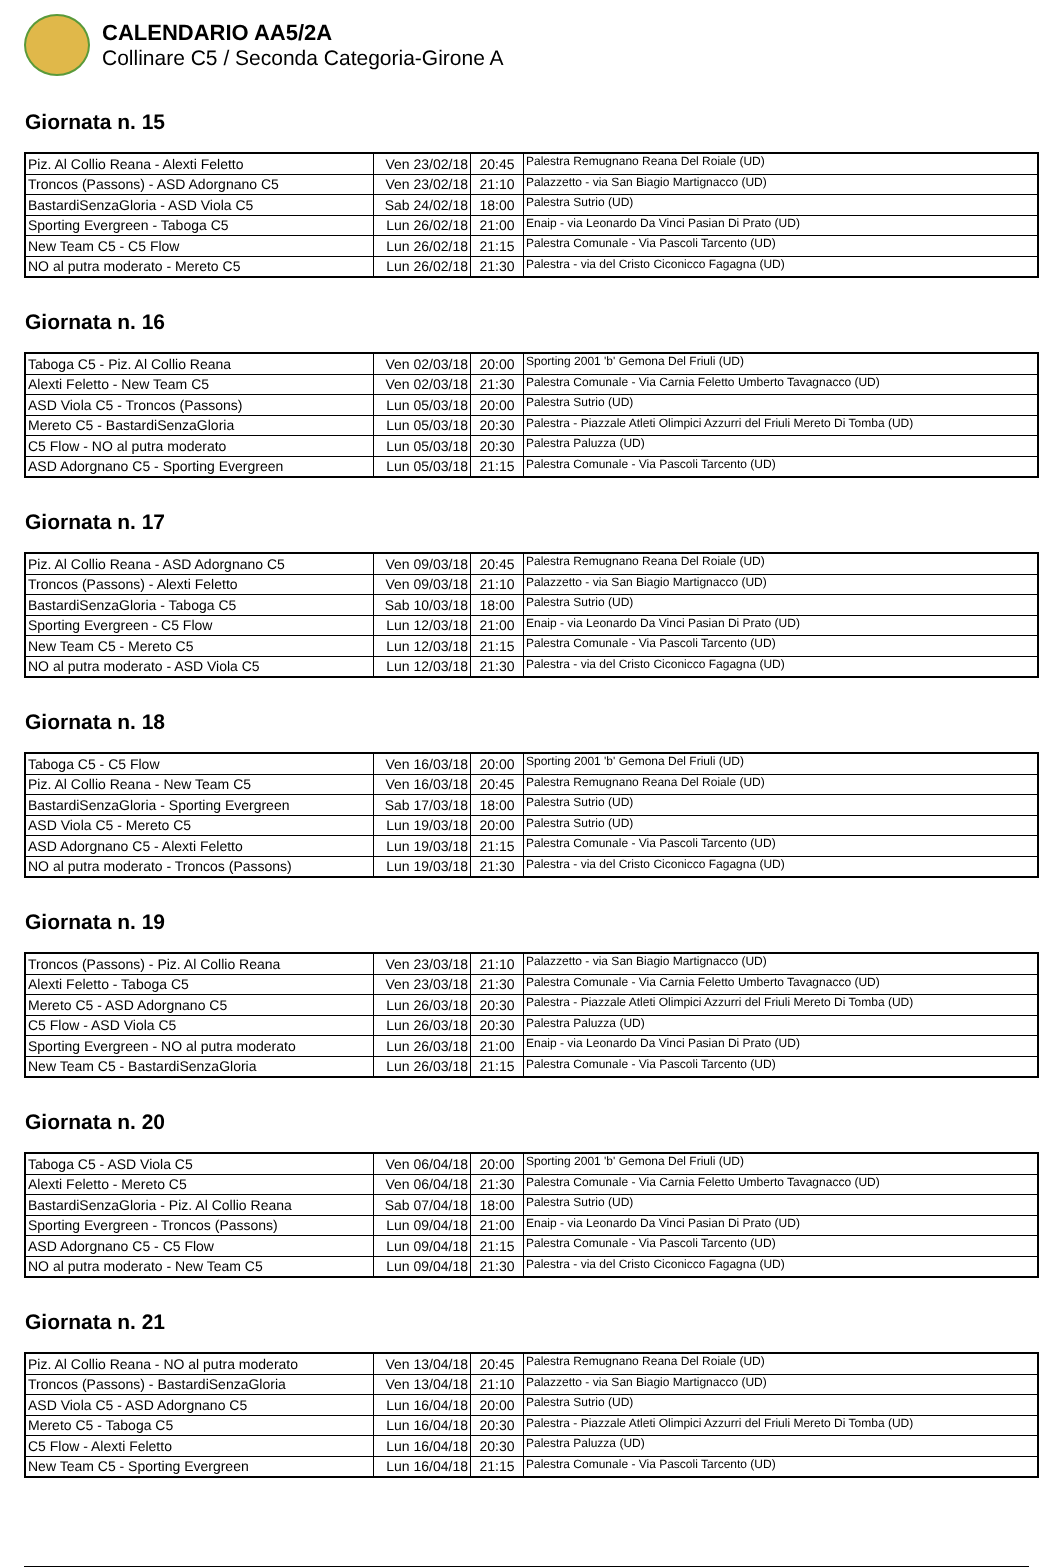CALENDARIO AA5/2A
Collinare C5 / Seconda Categoria-Girone A
Giornata n. 15
| Piz. Al Collio Reana - Alexti Feletto | Ven 23/02/18 | 20:45 | Palestra Remugnano Reana Del Roiale (UD) |
| Troncos (Passons) - ASD Adorgnano C5 | Ven 23/02/18 | 21:10 | Palazzetto - via San Biagio Martignacco (UD) |
| BastardiSenzaGloria - ASD Viola C5 | Sab 24/02/18 | 18:00 | Palestra Sutrio (UD) |
| Sporting Evergreen - Taboga C5 | Lun 26/02/18 | 21:00 | Enaip - via Leonardo Da Vinci Pasian Di Prato (UD) |
| New Team C5 - C5 Flow | Lun 26/02/18 | 21:15 | Palestra Comunale - Via Pascoli Tarcento (UD) |
| NO al putra moderato - Mereto C5 | Lun 26/02/18 | 21:30 | Palestra - via del Cristo Ciconicco Fagagna (UD) |
Giornata n. 16
| Taboga C5 - Piz. Al Collio Reana | Ven 02/03/18 | 20:00 | Sporting 2001 'b' Gemona Del Friuli (UD) |
| Alexti Feletto - New Team C5 | Ven 02/03/18 | 21:30 | Palestra Comunale - Via Carnia Feletto Umberto Tavagnacco (UD) |
| ASD Viola C5 - Troncos (Passons) | Lun 05/03/18 | 20:00 | Palestra Sutrio (UD) |
| Mereto C5 - BastardiSenzaGloria | Lun 05/03/18 | 20:30 | Palestra - Piazzale Atleti Olimpici Azzurri del Friuli Mereto Di Tomba (UD) |
| C5 Flow - NO al putra moderato | Lun 05/03/18 | 20:30 | Palestra Paluzza (UD) |
| ASD Adorgnano C5 - Sporting Evergreen | Lun 05/03/18 | 21:15 | Palestra Comunale - Via Pascoli Tarcento (UD) |
Giornata n. 17
| Piz. Al Collio Reana - ASD Adorgnano C5 | Ven 09/03/18 | 20:45 | Palestra Remugnano Reana Del Roiale (UD) |
| Troncos (Passons) - Alexti Feletto | Ven 09/03/18 | 21:10 | Palazzetto - via San Biagio Martignacco (UD) |
| BastardiSenzaGloria - Taboga C5 | Sab 10/03/18 | 18:00 | Palestra Sutrio (UD) |
| Sporting Evergreen - C5 Flow | Lun 12/03/18 | 21:00 | Enaip - via Leonardo Da Vinci Pasian Di Prato (UD) |
| New Team C5 - Mereto C5 | Lun 12/03/18 | 21:15 | Palestra Comunale - Via Pascoli Tarcento (UD) |
| NO al putra moderato - ASD Viola C5 | Lun 12/03/18 | 21:30 | Palestra - via del Cristo Ciconicco Fagagna (UD) |
Giornata n. 18
| Taboga C5 - C5 Flow | Ven 16/03/18 | 20:00 | Sporting 2001 'b' Gemona Del Friuli (UD) |
| Piz. Al Collio Reana - New Team C5 | Ven 16/03/18 | 20:45 | Palestra Remugnano Reana Del Roiale (UD) |
| BastardiSenzaGloria - Sporting Evergreen | Sab 17/03/18 | 18:00 | Palestra Sutrio (UD) |
| ASD Viola C5 - Mereto C5 | Lun 19/03/18 | 20:00 | Palestra Sutrio (UD) |
| ASD Adorgnano C5 - Alexti Feletto | Lun 19/03/18 | 21:15 | Palestra Comunale - Via Pascoli Tarcento (UD) |
| NO al putra moderato - Troncos (Passons) | Lun 19/03/18 | 21:30 | Palestra - via del Cristo Ciconicco Fagagna (UD) |
Giornata n. 19
| Troncos (Passons) - Piz. Al Collio Reana | Ven 23/03/18 | 21:10 | Palazzetto - via San Biagio Martignacco (UD) |
| Alexti Feletto - Taboga C5 | Ven 23/03/18 | 21:30 | Palestra Comunale - Via Carnia Feletto Umberto Tavagnacco (UD) |
| Mereto C5 - ASD Adorgnano C5 | Lun 26/03/18 | 20:30 | Palestra - Piazzale Atleti Olimpici Azzurri del Friuli Mereto Di Tomba (UD) |
| C5 Flow - ASD Viola C5 | Lun 26/03/18 | 20:30 | Palestra Paluzza (UD) |
| Sporting Evergreen - NO al putra moderato | Lun 26/03/18 | 21:00 | Enaip - via Leonardo Da Vinci Pasian Di Prato (UD) |
| New Team C5 - BastardiSenzaGloria | Lun 26/03/18 | 21:15 | Palestra Comunale - Via Pascoli Tarcento (UD) |
Giornata n. 20
| Taboga C5 - ASD Viola C5 | Ven 06/04/18 | 20:00 | Sporting 2001 'b' Gemona Del Friuli (UD) |
| Alexti Feletto - Mereto C5 | Ven 06/04/18 | 21:30 | Palestra Comunale - Via Carnia Feletto Umberto Tavagnacco (UD) |
| BastardiSenzaGloria - Piz. Al Collio Reana | Sab 07/04/18 | 18:00 | Palestra Sutrio (UD) |
| Sporting Evergreen - Troncos (Passons) | Lun 09/04/18 | 21:00 | Enaip - via Leonardo Da Vinci Pasian Di Prato (UD) |
| ASD Adorgnano C5 - C5 Flow | Lun 09/04/18 | 21:15 | Palestra Comunale - Via Pascoli Tarcento (UD) |
| NO al putra moderato - New Team C5 | Lun 09/04/18 | 21:30 | Palestra - via del Cristo Ciconicco Fagagna (UD) |
Giornata n. 21
| Piz. Al Collio Reana - NO al putra moderato | Ven 13/04/18 | 20:45 | Palestra Remugnano Reana Del Roiale (UD) |
| Troncos (Passons) - BastardiSenzaGloria | Ven 13/04/18 | 21:10 | Palazzetto - via San Biagio Martignacco (UD) |
| ASD Viola C5 - ASD Adorgnano C5 | Lun 16/04/18 | 20:00 | Palestra Sutrio (UD) |
| Mereto C5 - Taboga C5 | Lun 16/04/18 | 20:30 | Palestra - Piazzale Atleti Olimpici Azzurri del Friuli Mereto Di Tomba (UD) |
| C5 Flow - Alexti Feletto | Lun 16/04/18 | 20:30 | Palestra Paluzza (UD) |
| New Team C5 - Sporting Evergreen | Lun 16/04/18 | 21:15 | Palestra Comunale - Via Pascoli Tarcento (UD) |